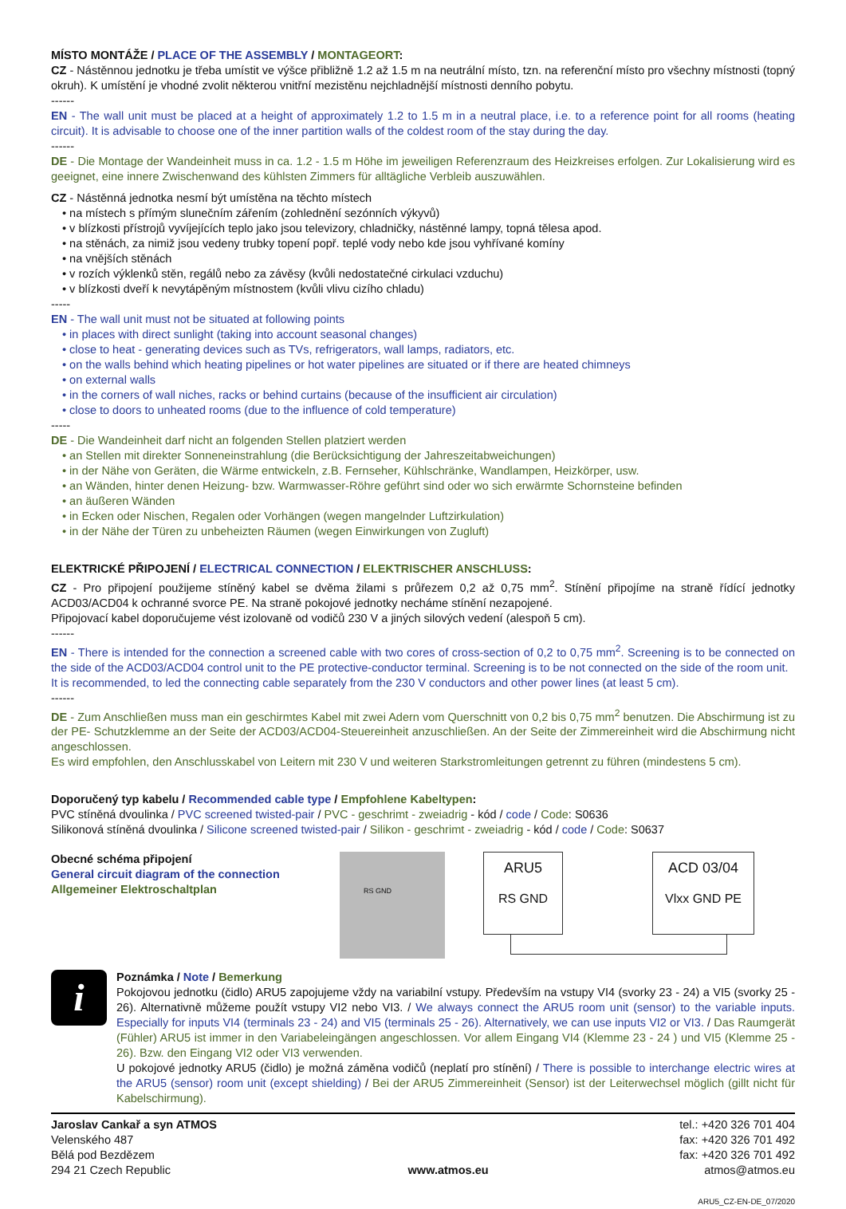MÍSTO MONTÁŽE / PLACE OF THE ASSEMBLY / MONTAGEORT:
CZ - Nástěnnou jednotku je třeba umístit ve výšce přibližně 1.2 až 1.5 m na neutrální místo, tzn. na referenční místo pro všechny místnosti (topný okruh). K umístění je vhodné zvolit některou vnitřní mezistěnu nejchladnější místnosti denního pobytu.
------
EN - The wall unit must be placed at a height of approximately 1.2 to 1.5 m in a neutral place, i.e. to a reference point for all rooms (heating circuit). It is advisable to choose one of the inner partition walls of the coldest room of the stay during the day.
------
DE - Die Montage der Wandeinheit muss in ca. 1.2 - 1.5 m Höhe im jeweiligen Referenzraum des Heizkreises erfolgen. Zur Lokalisierung wird es geeignet, eine innere Zwischenwand des kühlsten Zimmers für alltägliche Verbleib auszuwählen.
CZ - Nástěnná jednotka nesmí být umístěna na těchto místech
• na místech s přímým slunečním zářením (zohlednění sezónních výkyvů)
• v blízkosti přístrojů vyvíjejících teplo jako jsou televizory, chladničky, nástěnné lampy, topná tělesa apod.
• na stěnách, za nimiž jsou vedeny trubky topení popř. teplé vody nebo kde jsou vyhřívané komíny
• na vnějších stěnách
• v rozích výklenků stěn, regálů nebo za závěsy (kvůli nedostatečné cirkulaci vzduchu)
• v blízkosti dveří k nevytápěným místnostem (kvůli vlivu cizího chladu)
-----
EN - The wall unit must not be situated at following points
• in places with direct sunlight (taking into account seasonal changes)
• close to heat - generating devices such as TVs, refrigerators, wall lamps, radiators, etc.
• on the walls behind which heating pipelines or hot water pipelines are situated or if there are heated chimneys
• on external walls
• in the corners of wall niches, racks or behind curtains (because of the insufficient air circulation)
• close to doors to unheated rooms (due to the influence of cold temperature)
-----
DE - Die Wandeinheit darf nicht an folgenden Stellen platziert werden
• an Stellen mit direkter Sonneneinstrahlung (die Berücksichtigung der Jahreszeitabweichungen)
• in der Nähe von Geräten, die Wärme entwickeln, z.B. Fernseher, Kühlschränke, Wandlampen, Heizkörper, usw.
• an Wänden, hinter denen Heizung- bzw. Warmwasser-Röhre geführt sind oder wo sich erwärmte Schornsteine befinden
• an äußeren Wänden
• in Ecken oder Nischen, Regalen oder Vorhängen (wegen mangelnder Luftzirkulation)
• in der Nähe der Türen zu unbeheizten Räumen (wegen Einwirkungen von Zugluft)
ELEKTRICKÉ PŘIPOJENÍ / ELECTRICAL CONNECTION / ELEKTRISCHER ANSCHLUSS:
CZ - Pro připojení použijeme stíněný kabel se dvěma žilami s průřezem 0,2 až 0,75 mm<sup>2</sup>. Stínění připojíme na straně řídící jednotky ACD03/ACD04 k ochranné svorce PE. Na straně pokojové jednotky necháme stínění nezapojené.
Připojovací kabel doporučujeme vést izolovaně od vodičů 230 V a jiných silových vedení (alespoň 5 cm).
------
EN - There is intended for the connection a screened cable with two cores of cross-section of 0,2 to 0,75 mm<sup>2</sup>. Screening is to be connected on the side of the ACD03/ACD04 control unit to the PE protective-conductor terminal. Screening is to be not connected on the side of the room unit.
It is recommended, to led the connecting cable separately from the 230 V conductors and other power lines (at least 5 cm).
------
DE - Zum Anschließen muss man ein geschirmtes Kabel mit zwei Adern vom Querschnitt von 0,2 bis 0,75 mm<sup>2</sup> benutzen. Die Abschirmung ist zu der PE- Schutzklemme an der Seite der ACD03/ACD04-Steuereinheit anzuschließen. An der Seite der Zimmereinheit wird die Abschirmung nicht angeschlossen.
Es wird empfohlen, den Anschlusskabel von Leitern mit 230 V und weiteren Starkstromleitungen getrennt zu führen (mindestens 5 cm).
Doporučený typ kabelu / Recommended cable type / Empfohlene Kabeltypen:
PVC stíněná dvoulinka / PVC screened twisted-pair / PVC - geschrimt - zweiadrig - kód / code / Code: S0636
Silikonová stíněná dvoulinka / Silicone screened twisted-pair / Silikon - geschrimt - zweiadrig - kód / code / Code: S0637
Obecné schéma připojení
General circuit diagram of the connection
Allgemeiner Elektroschaltplan
RS GND
ARU5
RS GND
ACD 03/04
Vlxx GND PE
i
Poznámka / Note / Bemerkung
Pokojovou jednotku (čidlo) ARU5 zapojujeme vždy na variabilní vstupy. Především na vstupy VI4 (svorky 23 - 24) a VI5 (svorky 25 - 26). Alternativně můžeme použít vstupy VI2 nebo VI3. / We always connect the ARU5 room unit (sensor) to the variable inputs. Especially for inputs VI4 (terminals 23 - 24) and VI5 (terminals 25 - 26). Alternatively, we can use inputs VI2 or VI3. / Das Raumgerät (Fühler) ARU5 ist immer in den Variabeleingängen angeschlossen. Vor allem Eingang VI4 (Klemme 23 - 24 ) und VI5 (Klemme 25 - 26). Bzw. den Eingang VI2 oder VI3 verwenden.
U pokojové jednotky ARU5 (čidlo) je možná záměna vodičů (neplatí pro stínění) / There is possible to interchange electric wires at the ARU5 (sensor) room unit (except shielding) / Bei der ARU5 Zimmereinheit (Sensor) ist der Leiterwechsel möglich (gillt nicht für Kabelschirmung).
Jaroslav Cankař a syn ATMOS
Velenského 487
Bělá pod Bezdězem
294 21 Czech Republic
www.atmos.eu tel.: +420 326 701 404
fax: +420 326 701 492
fax: +420 326 701 492
atmos@atmos.eu
ARU5_CZ-EN-DE_07/2020